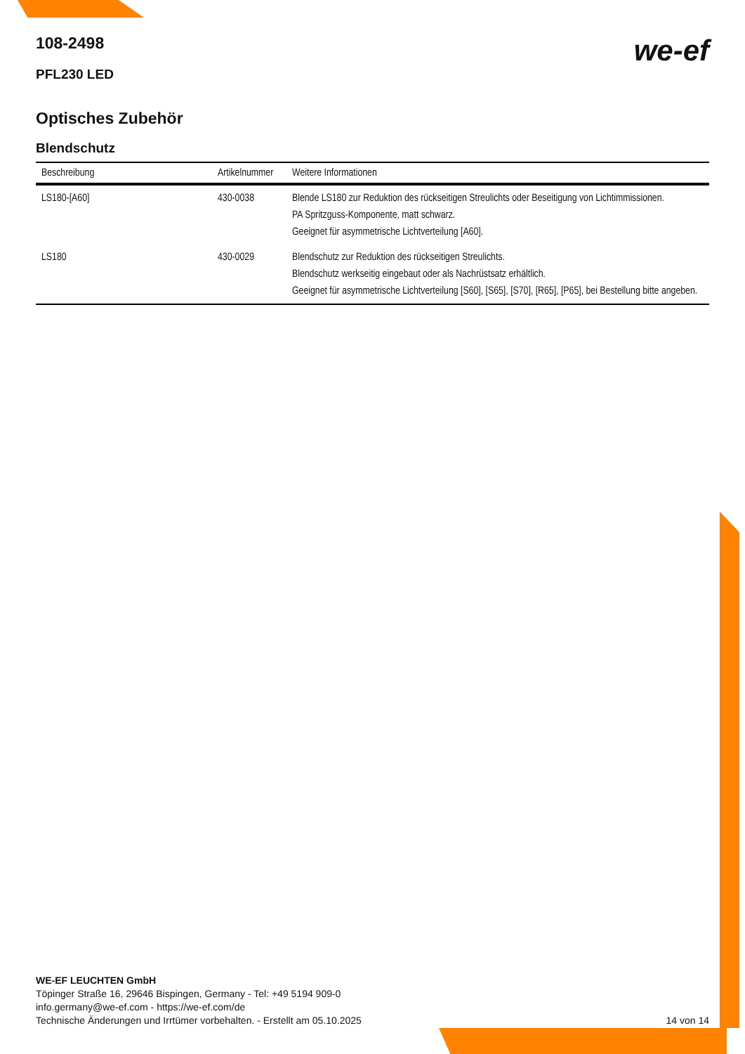108-2498
PFL230 LED
we-ef
Optisches Zubehör
Blendschutz
| Beschreibung | Artikelnummer | Weitere Informationen |
| --- | --- | --- |
| LS180-[A60] | 430-0038 | Blende LS180 zur Reduktion des rückseitigen Streulichts oder Beseitigung von Lichtimmissionen. PA Spritzguss-Komponente, matt schwarz. Geeignet für asymmetrische Lichtverteilung [A60]. |
| LS180 | 430-0029 | Blendschutz zur Reduktion des rückseitigen Streulichts. Blendschutz werkseitig eingebaut oder als Nachrüstsatz erhältlich. Geeignet für asymmetrische Lichtverteilung [S60], [S65], [S70], [R65], [P65], bei Bestellung bitte angeben. |
WE-EF LEUCHTEN GmbH
Töpinger Straße 16, 29646 Bispingen, Germany - Tel: +49 5194 909-0
info.germany@we-ef.com - https://we-ef.com/de
Technische Änderungen und Irrtümer vorbehalten. - Erstellt am 05.10.2025 14 von 14